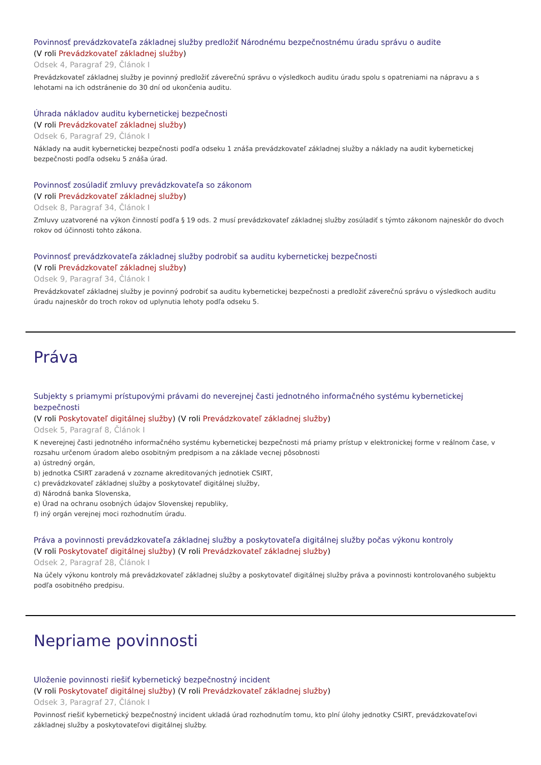Povinnosť prevádzkovateľa základnej služby predložiť Národnému bezpečnostnému úradu správu o audite
(V roli Prevádzkovateľ základnej služby)
Odsek 4, Paragraf 29, Článok I
Prevádzkovateľ základnej služby je povinný predložiť záverečnú správu o výsledkoch auditu úradu spolu s opatreniami na nápravu a s lehotami na ich odstránenie do 30 dní od ukončenia auditu.
Úhrada nákladov auditu kybernetickej bezpečnosti
(V roli Prevádzkovateľ základnej služby)
Odsek 6, Paragraf 29, Článok I
Náklady na audit kybernetickej bezpečnosti podľa odseku 1 znáša prevádzkovateľ základnej služby a náklady na audit kybernetickej bezpečnosti podľa odseku 5 znáša úrad.
Povinnosť zosúladiť zmluvy prevádzkovateľa so zákonom
(V roli Prevádzkovateľ základnej služby)
Odsek 8, Paragraf 34, Článok I
Zmluvy uzatvorené na výkon činností podľa § 19 ods. 2 musí prevádzkovateľ základnej služby zosúladiť s týmto zákonom najneskôr do dvoch rokov od účinnosti tohto zákona.
Povinnosť prevádzkovateľa základnej služby podrobiť sa auditu kybernetickej bezpečnosti
(V roli Prevádzkovateľ základnej služby)
Odsek 9, Paragraf 34, Článok I
Prevádzkovateľ základnej služby je povinný podrobiť sa auditu kybernetickej bezpečnosti a predložiť záverečnú správu o výsledkoch auditu úradu najneskôr do troch rokov od uplynutia lehoty podľa odseku 5.
Práva
Subjekty s priamymi prístupovými právami do neverejnej časti jednotného informačného systému kybernetickej bezpečnosti
(V roli Poskytovateľ digitálnej služby) (V roli Prevádzkovateľ základnej služby)
Odsek 5, Paragraf 8, Článok I
K neverejnej časti jednotného informačného systému kybernetickej bezpečnosti má priamy prístup v elektronickej forme v reálnom čase, v rozsahu určenom úradom alebo osobitným predpisom a na základe vecnej pôsobnosti
a) ústredný orgán,
b) jednotka CSIRT zaradená v zozname akreditovaných jednotiek CSIRT,
c) prevádzkovateľ základnej služby a poskytovateľ digitálnej služby,
d) Národná banka Slovenska,
e) Úrad na ochranu osobných údajov Slovenskej republiky,
f) iný orgán verejnej moci rozhodnutím úradu.
Práva a povinnosti prevádzkovateľa základnej služby a poskytovateľa digitálnej služby počas výkonu kontroly
(V roli Poskytovateľ digitálnej služby) (V roli Prevádzkovateľ základnej služby)
Odsek 2, Paragraf 28, Článok I
Na účely výkonu kontroly má prevádzkovateľ základnej služby a poskytovateľ digitálnej služby práva a povinnosti kontrolovaného subjektu podľa osobitného predpisu.
Nepriame povinnosti
Uloženie povinnosti riešiť kybernetický bezpečnostný incident
(V roli Poskytovateľ digitálnej služby) (V roli Prevádzkovateľ základnej služby)
Odsek 3, Paragraf 27, Článok I
Povinnosť riešiť kybernetický bezpečnostný incident ukladá úrad rozhodnutím tomu, kto plní úlohy jednotky CSIRT, prevádzkovateľovi základnej služby a poskytovateľovi digitálnej služby.